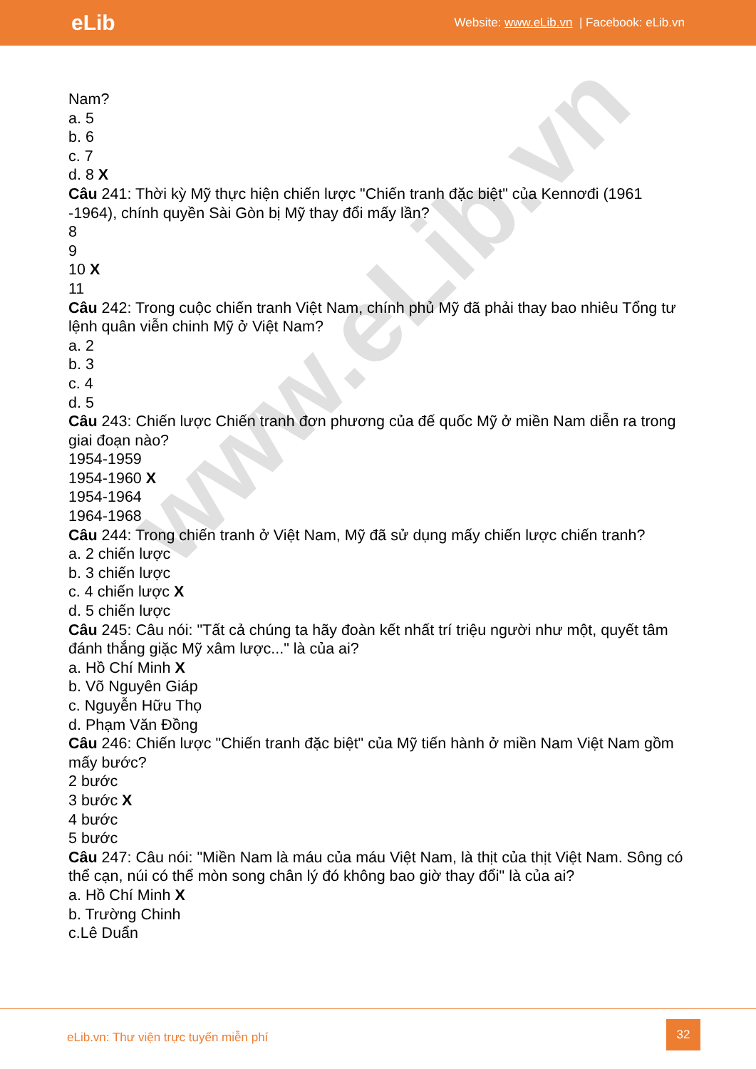eLib
Website: www.eLib.vn | Facebook: eLib.vn
www.eLib.vn
Nam?
a. 5
b. 6
c. 7
d. 8 X
Câu 241: Thời kỳ Mỹ thực hiện chiến lược "Chiến tranh đặc biệt" của Kennơđi (1961 -1964), chính quyền Sài Gòn bị Mỹ thay đổi mấy lần?
8
9
10 X
11
Câu 242: Trong cuộc chiến tranh Việt Nam, chính phủ Mỹ đã phải thay bao nhiêu Tổng tư lệnh quân viễn chinh Mỹ ở Việt Nam?
a. 2
b. 3
c. 4
d. 5
Câu 243: Chiến lược Chiến tranh đơn phương của đế quốc Mỹ ở miền Nam diễn ra trong giai đoạn nào?
1954-1959
1954-1960 X
1954-1964
1964-1968
Câu 244: Trong chiến tranh ở Việt Nam, Mỹ đã sử dụng mấy chiến lược chiến tranh?
a. 2 chiến lược
b. 3 chiến lược
c. 4 chiến lược X
d. 5 chiến lược
Câu 245: Câu nói: "Tất cả chúng ta hãy đoàn kết nhất trí triệu người như một, quyết tâm đánh thắng giặc Mỹ xâm lược..." là của ai?
a. Hồ Chí Minh X
b. Võ Nguyên Giáp
c. Nguyễn Hữu Thọ
d. Phạm Văn Đồng
Câu 246: Chiến lược "Chiến tranh đặc biệt" của Mỹ tiến hành ở miền Nam Việt Nam gồm mấy bước?
2 bước
3 bước X
4 bước
5 bước
Câu 247: Câu nói: "Miền Nam là máu của máu Việt Nam, là thịt của thịt Việt Nam. Sông có thể cạn, núi có thể mòn song chân lý đó không bao giờ thay đổi" là của ai?
a. Hồ Chí Minh X
b. Trường Chinh
c.Lê Duẩn
eLib.vn: Thư viện trực tuyến miễn phí
32